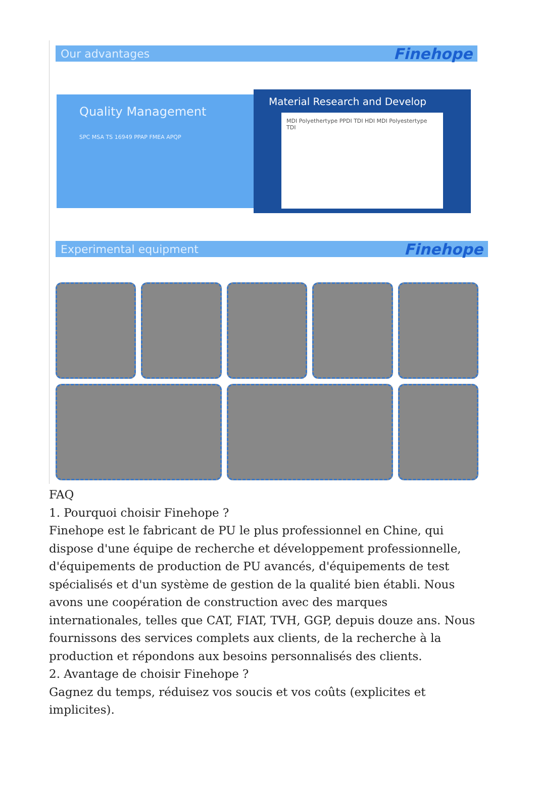Our advantages Finehope
Quality Management
SPC MSA TS 16949 PPAP FMEA APQP
Material Research and Develop
MDI Polyethertype PPDI TDI HDI MDI Polyestertype TDI
Experimental equipment Finehope
FAQ
1. Pourquoi choisir Finehope ?
Finehope est le fabricant de PU le plus professionnel en Chine, qui dispose d'une équipe de recherche et développement professionnelle, d'équipements de production de PU avancés, d'équipements de test spécialisés et d'un système de gestion de la qualité bien établi. Nous avons une coopération de construction avec des marques internationales, telles que CAT, FIAT, TVH, GGP, depuis douze ans. Nous fournissons des services complets aux clients, de la recherche à la production et répondons aux besoins personnalisés des clients.
2. Avantage de choisir Finehope ?
Gagnez du temps, réduisez vos soucis et vos coûts (explicites et implicites).